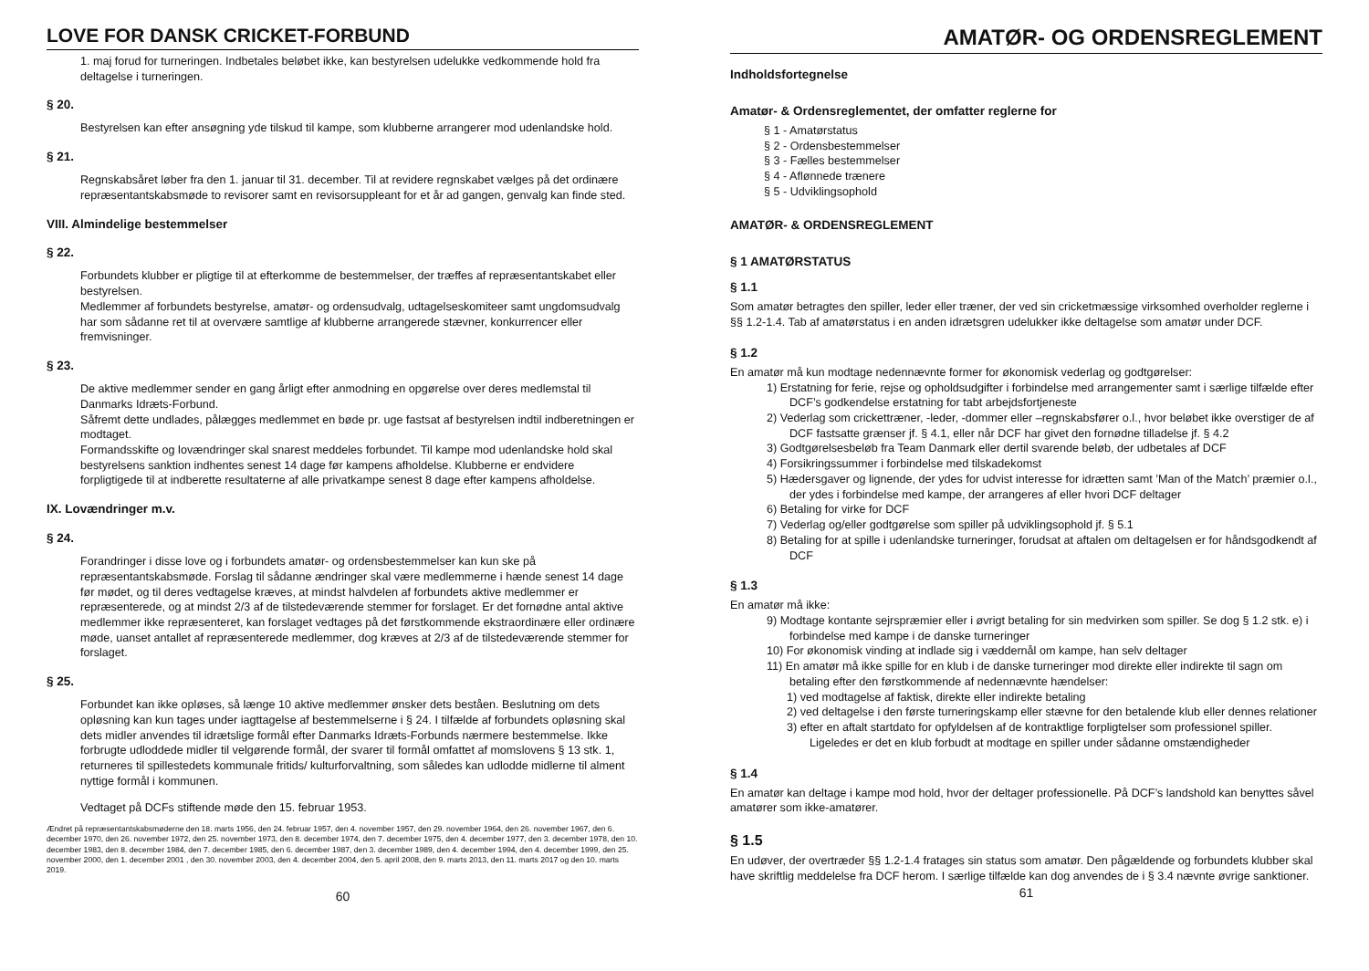LOVE FOR DANSK CRICKET-FORBUND
1. maj forud for turneringen. Indbetales beløbet ikke, kan bestyrelsen udelukke vedkommende hold fra deltagelse i turneringen.
§ 20.
Bestyrelsen kan efter ansøgning yde tilskud til kampe, som klubberne arrangerer mod udenlandske hold.
§ 21.
Regnskabsåret løber fra den 1. januar til 31. december. Til at revidere regnskabet vælges på det ordinære repræsentantskabsmøde to revisorer samt en revisorsuppleant for et år ad gangen, genvalg kan finde sted.
VIII. Almindelige bestemmelser
§ 22.
Forbundets klubber er pligtige til at efterkomme de bestemmelser, der træffes af repræsentantskabet eller bestyrelsen.
Medlemmer af forbundets bestyrelse, amatør- og ordensudvalg, udtagelseskomiteer samt ungdomsudvalg har som sådanne ret til at overvære samtlige af klubberne arrangerede stævner, konkurrencer eller fremvisninger.
§ 23.
De aktive medlemmer sender en gang årligt efter anmodning en opgørelse over deres medlemstal til Danmarks Idræts-Forbund.
Såfremt dette undlades, pålægges medlemmet en bøde pr. uge fastsat af bestyrelsen indtil indberetningen er modtaget.
Formandsskifte og lovændringer skal snarest meddeles forbundet. Til kampe mod udenlandske hold skal bestyrelsens sanktion indhentes senest 14 dage før kampens afholdelse. Klubberne er endvidere forpligtigede til at indberette resultaterne af alle privatkampe senest 8 dage efter kampens afholdelse.
IX. Lovændringer m.v.
§ 24.
Forandringer i disse love og i forbundets amatør- og ordensbestemmelser kan kun ske på repræsentantskabsmøde. Forslag til sådanne ændringer skal være medlemmerne i hænde senest 14 dage før mødet, og til deres vedtagelse kræves, at mindst halvdelen af forbundets aktive medlemmer er repræsenterede, og at mindst 2/3 af de tilstedeværende stemmer for forslaget. Er det fornødne antal aktive medlemmer ikke repræsenteret, kan forslaget vedtages på det førstkommende ekstraordinære eller ordinære møde, uanset antallet af repræsenterede medlemmer, dog kræves at 2/3 af de tilstedeværende stemmer for forslaget.
§ 25.
Forbundet kan ikke opløses, så længe 10 aktive medlemmer ønsker dets beståen. Beslutning om dets opløsning kan kun tages under iagttagelse af bestemmelserne i § 24. I tilfælde af forbundets opløsning skal dets midler anvendes til idrætslige formål efter Danmarks Idræts-Forbunds nærmere bestemmelse. Ikke forbrugte udloddede midler til velgørende formål, der svarer til formål omfattet af momslovens § 13 stk. 1, returneres til spillestedets kommunale fritids/ kulturforvaltning, som således kan udlodde midlerne til alment nyttige formål i kommunen.
Vedtaget på DCFs stiftende møde den 15. februar 1953.
Ændret på repræsentantskabsmøderne den 18. marts 1956, den 24. februar 1957, den 4. november 1957, den 29. november 1964, den 26. november 1967, den 6. december 1970, den 26. november 1972, den 25. november 1973, den 8. december 1974, den 7. december 1975, den 4. december 1977, den 3. december 1978, den 10. december 1983, den 8. december 1984, den 7. december 1985, den 6. december 1987, den 3. december 1989, den 4. december 1994, den 4. december 1999, den 25. november 2000, den 1. december 2001 , den 30. november 2003, den 4. december 2004, den 5. april 2008, den 9. marts 2013, den 11. marts 2017 og den 10. marts 2019.
60
AMATØR- OG ORDENSREGLEMENT
Indholdsfortegnelse
Amatør- & Ordensreglementet, der omfatter reglerne for
§ 1 - Amatørstatus
§ 2 - Ordensbestemmelser
§ 3 - Fælles bestemmelser
§ 4 - Aflønnede trænere
§ 5 - Udviklingsophold
AMATØR- & ORDENSREGLEMENT
§ 1 AMATØRSTATUS
§ 1.1
Som amatør betragtes den spiller, leder eller træner, der ved sin cricketmæssige virksomhed overholder reglerne i §§ 1.2-1.4. Tab af amatørstatus i en anden idrætsgren udelukker ikke deltagelse som amatør under DCF.
§ 1.2
En amatør må kun modtage nedennævnte former for økonomisk vederlag og godtgørelser:
1) Erstatning for ferie, rejse og opholdsudgifter i forbindelse med arrangementer samt i særlige tilfælde efter DCF’s godkendelse erstatning for tabt arbejdsfortjeneste
2) Vederlag som crickettræner, -leder, -dommer eller –regnskabsfører o.l., hvor beløbet ikke overstiger de af DCF fastsatte grænser jf. § 4.1, eller når DCF har givet den fornødne tilladelse jf. § 4.2
3) Godtgørelsesbeløb fra Team Danmark eller dertil svarende beløb, der udbetales af DCF
4) Forsikringssummer i forbindelse med tilskadekomst
5) Hædersgaver og lignende, der ydes for udvist interesse for idrætten samt ’Man of the Match’ præmier o.l., der ydes i forbindelse med kampe, der arrangeres af eller hvori DCF deltager
6) Betaling for virke for DCF
7) Vederlag og/eller godtgørelse som spiller på udviklingsophold jf. § 5.1
8) Betaling for at spille i udenlandske turneringer, forudsat at aftalen om deltagelsen er for håndsgodkendt af DCF
§ 1.3
En amatør må ikke:
9) Modtage kontante sejrspræmier eller i øvrigt betaling for sin medvirken som spiller. Se dog § 1.2 stk. e) i forbindelse med kampe i de danske turneringer
10) For økonomisk vinding at indlade sig i væddernål om kampe, han selv deltager
11) En amatør må ikke spille for en klub i de danske turneringer mod direkte eller indirekte til sagn om betaling efter den førstkommende af nedennævnte hændelser:
1) ved modtagelse af faktisk, direkte eller indirekte betaling
2) ved deltagelse i den første turneringskamp eller stævne for den betalende klub eller dennes relationer
3) efter en aftalt startdato for opfyldelsen af de kontraktlige forpligtelser som professionel spiller. Ligeledes er det en klub forbudt at modtage en spiller under sådanne omstændigheder
§ 1.4
En amatør kan deltage i kampe mod hold, hvor der deltager professionelle. På DCF’s landshold kan benyttes såvel amatører som ikke-amatører.
§ 1.5
En udøver, der overtræder §§ 1.2-1.4 fratages sin status som amatør. Den pågældende og forbundets klubber skal have skriftlig meddelelse fra DCF herom. I særlige tilfælde kan dog anvendes de i § 3.4 nævnte øvrige sanktioner.
61